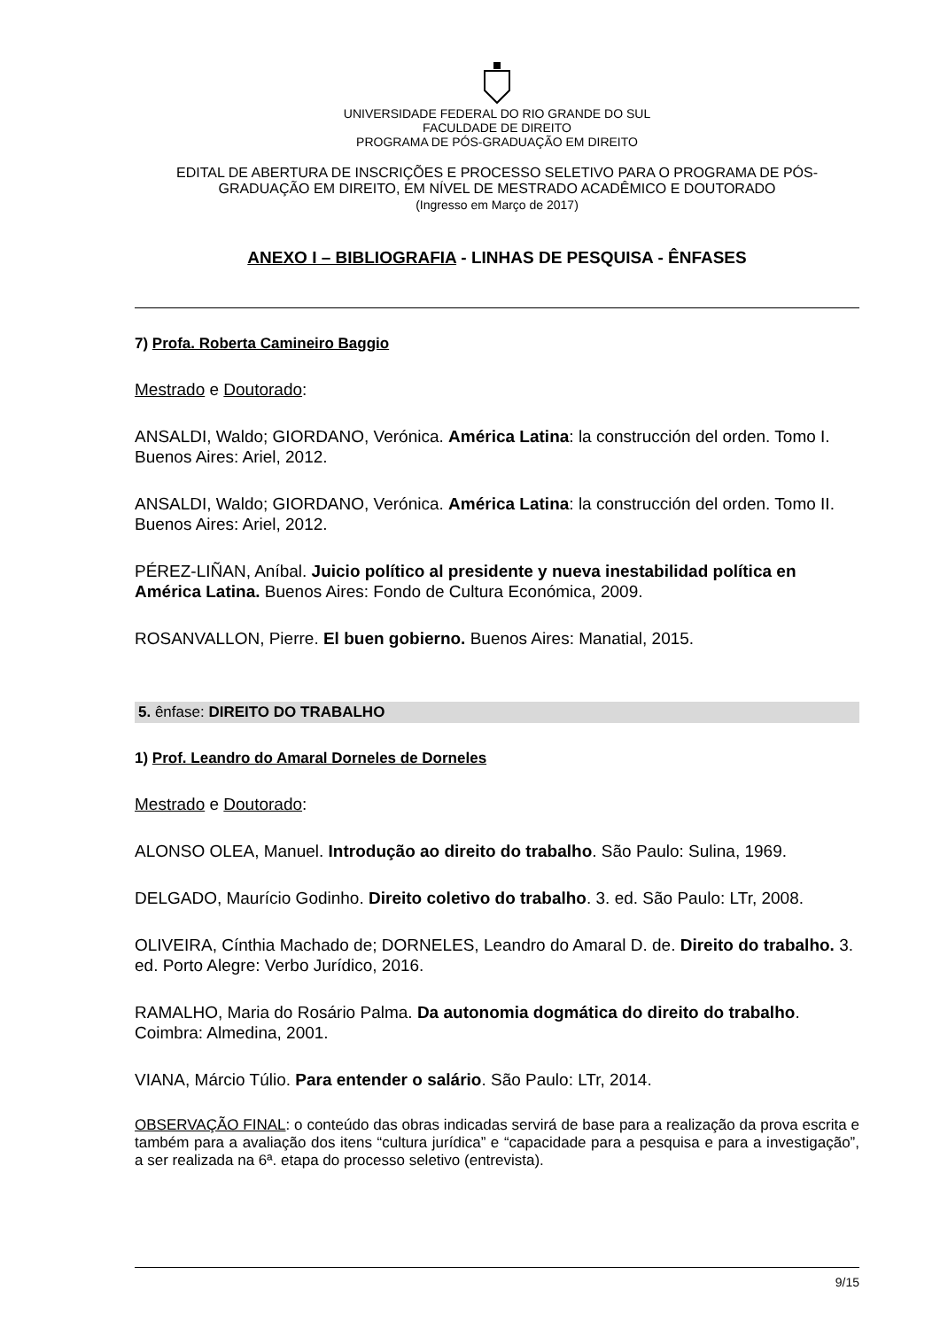UNIVERSIDADE FEDERAL DO RIO GRANDE DO SUL
FACULDADE DE DIREITO
PROGRAMA DE PÓS-GRADUAÇÃO EM DIREITO
EDITAL DE ABERTURA DE INSCRIÇÕES E PROCESSO SELETIVO PARA O PROGRAMA DE PÓS-GRADUAÇÃO EM DIREITO, EM NÍVEL DE MESTRADO ACADÊMICO E DOUTORADO
(Ingresso em Março de 2017)
ANEXO I – BIBLIOGRAFIA - LINHAS DE PESQUISA - ÊNFASES
7) Profa. Roberta Camineiro Baggio
Mestrado e Doutorado:
ANSALDI, Waldo; GIORDANO, Verónica. América Latina: la construcción del orden. Tomo I. Buenos Aires: Ariel, 2012.
ANSALDI, Waldo; GIORDANO, Verónica. América Latina: la construcción del orden. Tomo II. Buenos Aires: Ariel, 2012.
PÉREZ-LIÑAN, Aníbal. Juicio político al presidente y nueva inestabilidad política en América Latina. Buenos Aires: Fondo de Cultura Económica, 2009.
ROSANVALLON, Pierre. El buen gobierno. Buenos Aires: Manatial, 2015.
5. ênfase: DIREITO DO TRABALHO
1) Prof. Leandro do Amaral Dorneles de Dorneles
Mestrado e Doutorado:
ALONSO OLEA, Manuel. Introdução ao direito do trabalho. São Paulo: Sulina, 1969.
DELGADO, Maurício Godinho. Direito coletivo do trabalho. 3. ed. São Paulo: LTr, 2008.
OLIVEIRA, Cínthia Machado de; DORNELES, Leandro do Amaral D. de. Direito do trabalho. 3. ed. Porto Alegre: Verbo Jurídico, 2016.
RAMALHO, Maria do Rosário Palma. Da autonomia dogmática do direito do trabalho. Coimbra: Almedina, 2001.
VIANA, Márcio Túlio. Para entender o salário. São Paulo: LTr, 2014.
OBSERVAÇÃO FINAL: o conteúdo das obras indicadas servirá de base para a realização da prova escrita e também para a avaliação dos itens “cultura jurídica” e “capacidade para a pesquisa e para a investigação”, a ser realizada na 6ª. etapa do processo seletivo (entrevista).
9/15